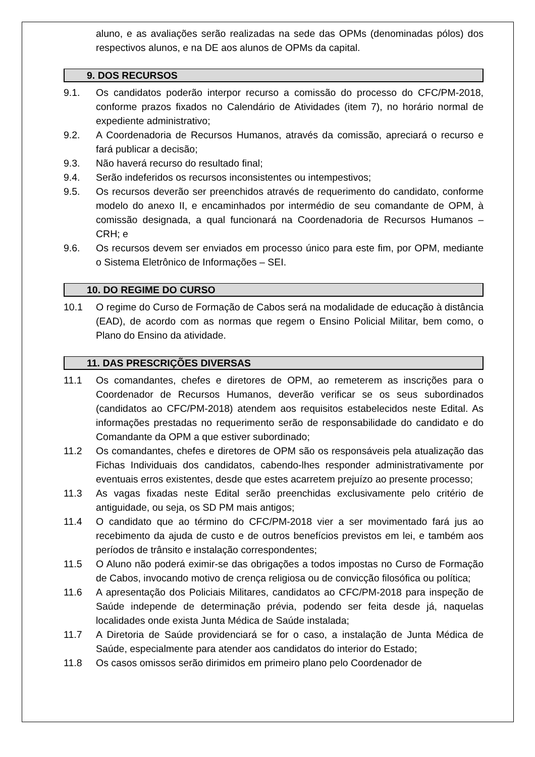aluno, e as avaliações serão realizadas na sede das OPMs (denominadas pólos) dos respectivos alunos, e na DE aos alunos de OPMs da capital.
9. DOS RECURSOS
9.1. Os candidatos poderão interpor recurso a comissão do processo do CFC/PM-2018, conforme prazos fixados no Calendário de Atividades (item 7), no horário normal de expediente administrativo;
9.2. A Coordenadoria de Recursos Humanos, através da comissão, apreciará o recurso e fará publicar a decisão;
9.3. Não haverá recurso do resultado final;
9.4. Serão indeferidos os recursos inconsistentes ou intempestivos;
9.5. Os recursos deverão ser preenchidos através de requerimento do candidato, conforme modelo do anexo II, e encaminhados por intermédio de seu comandante de OPM, à comissão designada, a qual funcionará na Coordenadoria de Recursos Humanos – CRH; e
9.6. Os recursos devem ser enviados em processo único para este fim, por OPM, mediante o Sistema Eletrônico de Informações – SEI.
10. DO REGIME DO CURSO
10.1 O regime do Curso de Formação de Cabos será na modalidade de educação à distância (EAD), de acordo com as normas que regem o Ensino Policial Militar, bem como, o Plano do Ensino da atividade.
11. DAS PRESCRIÇÕES DIVERSAS
11.1 Os comandantes, chefes e diretores de OPM, ao remeterem as inscrições para o Coordenador de Recursos Humanos, deverão verificar se os seus subordinados (candidatos ao CFC/PM-2018) atendem aos requisitos estabelecidos neste Edital. As informações prestadas no requerimento serão de responsabilidade do candidato e do Comandante da OPM a que estiver subordinado;
11.2 Os comandantes, chefes e diretores de OPM são os responsáveis pela atualização das Fichas Individuais dos candidatos, cabendo-lhes responder administrativamente por eventuais erros existentes, desde que estes acarretem prejuízo ao presente processo;
11.3 As vagas fixadas neste Edital serão preenchidas exclusivamente pelo critério de antiguidade, ou seja, os SD PM mais antigos;
11.4 O candidato que ao término do CFC/PM-2018 vier a ser movimentado fará jus ao recebimento da ajuda de custo e de outros benefícios previstos em lei, e também aos períodos de trânsito e instalação correspondentes;
11.5 O Aluno não poderá eximir-se das obrigações a todos impostas no Curso de Formação de Cabos, invocando motivo de crença religiosa ou de convicção filosófica ou política;
11.6 A apresentação dos Policiais Militares, candidatos ao CFC/PM-2018 para inspeção de Saúde independe de determinação prévia, podendo ser feita desde já, naquelas localidades onde exista Junta Médica de Saúde instalada;
11.7 A Diretoria de Saúde providenciará se for o caso, a instalação de Junta Médica de Saúde, especialmente para atender aos candidatos do interior do Estado;
11.8 Os casos omissos serão dirimidos em primeiro plano pelo Coordenador de